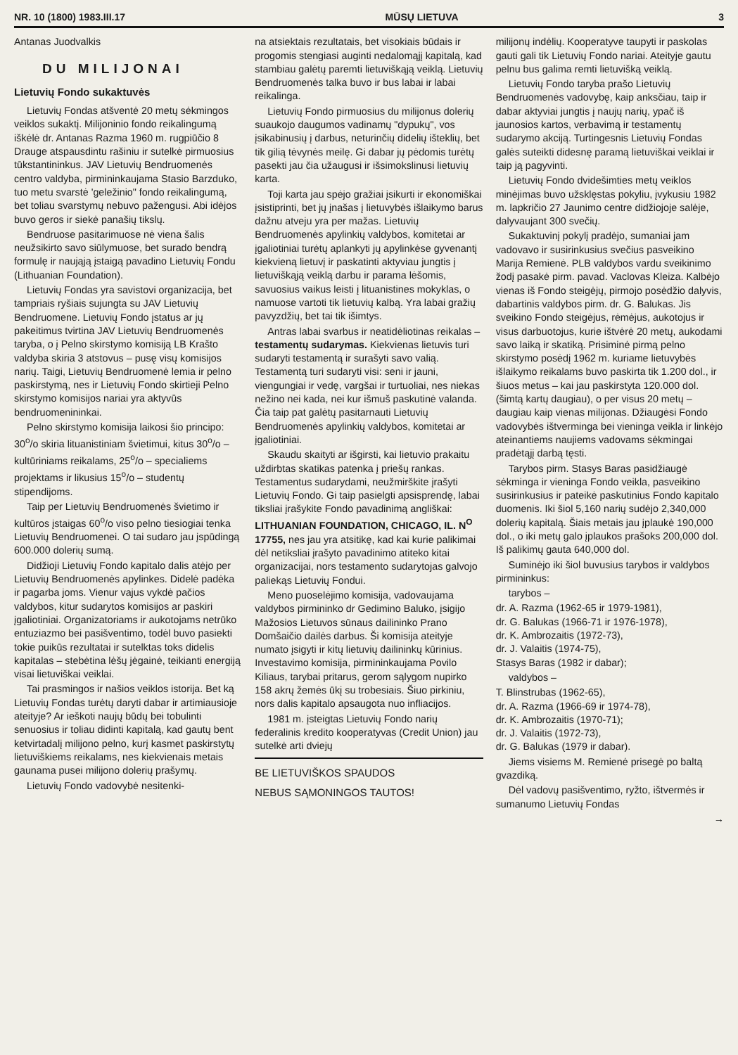NR. 10 (1800) 1983.III.17 MŪSŲ LIETUVA 3
Antanas Juodvalkis
DU MILIJONAI
Lietuvių Fondo sukaktuvės
Lietuvių Fondas atšventė 20 metų sėkmingos veiklos sukaktį. Milijoninio fondo reikalingumą iškėlė dr. Antanas Razma 1960 m. rugpiūčio 8 Drauge atspausdintu rašiniu ir sutelkė pirmuosius tūkstantininkus. JAV Lietuvių Bendruomenės centro valdyba, pirmininkaujama Stasio Barzduko, tuo metu svarstė 'geležinio" fondo reikalingumą, bet toliau svarstymų nebuvo pažengusi. Abi idėjos buvo geros ir siekė panašių tikslų.
Bendruose pasitarimuose nė viena šalis neužsikirto savo siūlymuose, bet surado bendrą formulę ir naująją įstaigą pavadino Lietuvių Fondu (Lithuanian Foundation).
Lietuvių Fondas yra savistovi organizacija, bet tampriais ryšiais sujungta su JAV Lietuvių Bendruomene. Lietuvių Fondo įstatus ar jų pakeitimus tvirtina JAV Lietuvių Bendruomenės taryba, o į Pelno skirstymo komisiją LB Krašto valdyba skiria 3 atstovus – pusę visų komisijos narių. Taigi, Lietuvių Bendruomenė lemia ir pelno paskirstymą, nes ir Lietuvių Fondo skirtieji Pelno skirstymo komisijos nariai yra aktyvūs bendruomenininkai.
Pelno skirstymo komisija laikosi šio principo: 30<sup>o</sup>/o skiria lituanistiniam švietimui, kitus 30<sup>o</sup>/o – kultūriniams reikalams, 25<sup>o</sup>/o – specialiems projektams ir likusius 15<sup>o</sup>/o – studentų stipendijoms.
Taip per Lietuvių Bendruomenės švietimo ir kultūros įstaigas 60<sup>o</sup>/o viso pelno tiesiogiai tenka Lietuvių Bendruomenei. O tai sudaro jau įspūdingą 600.000 dolerių sumą.
Didžioji Lietuvių Fondo kapitalo dalis atėjo per Lietuvių Bendruomenės apylinkes. Didelė padėka ir pagarba joms. Vienur vajus vykdė pačios valdybos, kitur sudarytos komisijos ar paskiri įgaliotiniai. Organizatoriams ir aukotojams netrūko entuziazmo bei pasišventimo, todėl buvo pasiekti tokie puikūs rezultatai ir sutelktas toks didelis kapitalas – stebėtina lėšų jėgainė, teikianti energiją visai lietuviškai veiklai.
Tai prasmingos ir našios veiklos istorija. Bet ką Lietuvių Fondas turėtų daryti dabar ir artimiausioje ateityje? Ar ieškoti naujų būdų bei tobulinti senuosius ir toliau didinti kapitalą, kad gautų bent ketvirtadalį milijono pelno, kurį kasmet paskirstytų lietuviškiems reikalams, nes kiekvienais metais gaunama pusei milijono dolerių prašymų.
Lietuvių Fondo vadovybė nesitenki-
na atsiektais rezultatais, bet visokiais būdais ir progomis stengiasi auginti nedalomąjį kapitalą, kad stambiau galėtų paremti lietuviškąją veiklą. Lietuvių Bendruomenės talka buvo ir bus labai ir labai reikalinga.
Lietuvių Fondo pirmuosius du milijonus dolerių suaukojo daugumos vadinamų "dypukų", vos įsikabinusių į darbus, neturinčių didelių išteklių, bet tik gilią tėvynės meilę. Gi dabar jų pėdomis turėtų pasekti jau čia užaugusi ir išsimokslinusi lietuvių karta.
Toji karta jau spėjo gražiai įsikurti ir ekonomiškai įsistiprinti, bet jų įnašas į lietuvybės išlaikymo barus dažnu atveju yra per mažas. Lietuvių Bendruomenės apylinkių valdybos, komitetai ar įgaliotiniai turėtų aplankyti jų apylinkėse gyvenantį kiekvieną lietuvį ir paskatinti aktyviau jungtis į lietuviškąją veiklą darbu ir parama lėšomis, savuosius vaikus leisti į lituanistines mokyklas, o namuose vartoti tik lietuvių kalbą. Yra labai gražių pavyzdžių, bet tai tik išimtys.
Antras labai svarbus ir neatidėliotinas reikalas – testamentų sudarymas. Kiekvienas lietuvis turi sudaryti testamentą ir surašyti savo valią. Testamentą turi sudaryti visi: seni ir jauni, viengungiai ir vedę, vargšai ir turtuoliai, nes niekas nežino nei kada, nei kur išmuš paskutinė valanda. Čia taip pat galėtų pasitarnauti Lietuvių Bendruomenės apylinkių valdybos, komitetai ar įgaliotiniai.
Skaudu skaityti ar išgirsti, kai lietuvio prakaitu uždirbtas skatikas patenka į priešų rankas. Testamentus sudarydami, neužmirškite įrašyti Lietuvių Fondo. Gi taip pasielgti apsisprendę, labai tiksliai įrašykite Fondo pavadinimą angliškai: LITHUANIAN FOUNDATION, CHICAGO, IL. N<sup>O</sup> 17755, nes jau yra atsitikę, kad kai kurie palikimai dėl netiksliai įrašyto pavadinimo atiteko kitai organizacijai, nors testamento sudarytojas galvojo paliekąs Lietuvių Fondui.
Meno puoselėjimo komisija, vadovaujama valdybos pirmininko dr Gedimino Baluko, įsigijo Mažosios Lietuvos sūnaus dailininko Prano Domšaičio dailės darbus. Ši komisija ateityje numato įsigyti ir kitų lietuvių dailininkų kūrinius. Investavimo komisija, pirmininkaujama Povilo Kiliaus, tarybai pritarus, gerom sąlygom nupirko 158 akrų žemės ūkį su trobesiais. Šiuo pirkiniu, nors dalis kapitalo apsaugota nuo infliacijos.
1981 m. įsteigtas Lietuvių Fondo narių federalinis kredito kooperatyvas (Credit Union) jau sutelkė arti dviejų
BE LIETUVIŠKOS SPAUDOS
NEBUS SĄMONINGOS TAUTOS!
milijonų indėlių. Kooperatyve taupyti ir paskolas gauti gali tik Lietuvių Fondo nariai. Ateityje gautu pelnu bus galima remti lietuvišką veiklą.
Lietuvių Fondo taryba prašo Lietuvių Bendruomenės vadovybę, kaip anksčiau, taip ir dabar aktyviai jungtis į naujų narių, ypač iš jaunosios kartos, verbavimą ir testamentų sudarymo akciją. Turtingesnis Lietuvių Fondas galės suteikti didesnę paramą lietuviškai veiklai ir taip ją pagyvinti.
Lietuvių Fondo dvidešimties metų veiklos minėjimas buvo užsklęstas pokyliu, įvykusiu 1982 m. lapkričio 27 Jaunimo centre didžiojoje salėje, dalyvaujant 300 svečių.
Sukaktuvinį pokylį pradėjo, sumaniai jam vadovavo ir susirinkusius svečius pasveikino Marija Remienė. PLB valdybos vardu sveikinimo žodį pasakė pirm. pavad. Vaclovas Kleiza. Kalbėjo vienas iš Fondo steigėjų, pirmojo posėdžio dalyvis, dabartinis valdybos pirm. dr. G. Balukas. Jis sveikino Fondo steigėjus, rėmėjus, aukotojus ir visus darbuotojus, kurie ištvėrė 20 metų, aukodami savo laiką ir skatiką. Prisiminė pirmą pelno skirstymo posėdį 1962 m. kuriame lietuvybės išlaikymo reikalams buvo paskirta tik 1.200 dol., ir šiuos metus – kai jau paskirstyta 120.000 dol. (šimtą kartų daugiau), o per visus 20 metų – daugiau kaip vienas milijonas. Džiaugėsi Fondo vadovybės ištverminga bei vieninga veikla ir linkėjo ateinantiems naujiems vadovams sėkmingai pradėtąjį darbą tęsti.
Tarybos pirm. Stasys Baras pasidžiaugė sėkminga ir vieninga Fondo veikla, pasveikino susirinkusius ir pateikė paskutinius Fondo kapitalo duomenis. Iki šiol 5,160 narių sudėjo 2,340,000 dolerių kapitalą. Šiais metais jau įplaukė 190,000 dol., o iki metų galo įplaukos prašoks 200,000 dol. Iš palikimų gauta 640,000 dol.
Suminėjo iki šiol buvusius tarybos ir valdybos pirmininkus:
tarybos –
dr. A. Razma (1962-65 ir 1979-1981),
dr. G. Balukas (1966-71 ir 1976-1978),
dr. K. Ambrozaitis (1972-73),
dr. J. Valaitis (1974-75),
Stasys Baras (1982 ir dabar);
valdybos –
T. Blinstrubas (1962-65),
dr. A. Razma (1966-69 ir 1974-78),
dr. K. Ambrozaitis (1970-71);
dr. J. Valaitis (1972-73),
dr. G. Balukas (1979 ir dabar).
Jiems visiems M. Remienė prisegė po baltą gvazdiką.
Dėl vadovų pasišventimo, ryžto, ištvermės ir sumanumo Lietuvių Fondas
→